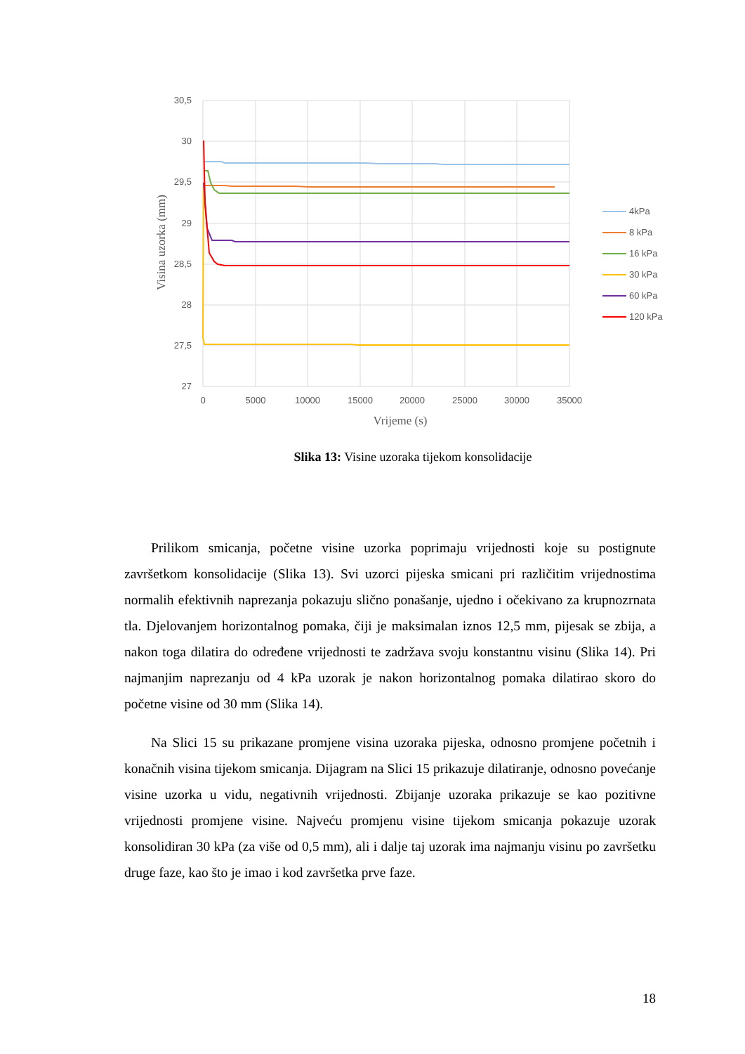30,5
30
29,5
29
28,5
28
27,5
27
0
5000
10000
15000
20000
25000
30000
35000
Vrijeme (s)
Visina uzorka (mm)
4kPa
8 kPa
16 kPa
30 kPa
60 kPa
120 kPa
Slika 13: Visine uzoraka tijekom konsolidacije
Prilikom smicanja, početne visine uzorka poprimaju vrijednosti koje su postignute završetkom konsolidacije (Slika 13). Svi uzorci pijeska smicani pri različitim vrijednostima normalih efektivnih naprezanja pokazuju slično ponašanje, ujedno i očekivano za krupnozrnata tla. Djelovanjem horizontalnog pomaka, čiji je maksimalan iznos 12,5 mm, pijesak se zbija, a nakon toga dilatira do određene vrijednosti te zadržava svoju konstantnu visinu (Slika 14). Pri najmanjim naprezanju od 4 kPa uzorak je nakon horizontalnog pomaka dilatirao skoro do početne visine od 30 mm (Slika 14).
Na Slici 15 su prikazane promjene visina uzoraka pijeska, odnosno promjene početnih i konačnih visina tijekom smicanja. Dijagram na Slici 15 prikazuje dilatiranje, odnosno povećanje visine uzorka u vidu, negativnih vrijednosti. Zbijanje uzoraka prikazuje se kao pozitivne vrijednosti promjene visine. Najveću promjenu visine tijekom smicanja pokazuje uzorak konsolidiran 30 kPa (za više od 0,5 mm), ali i dalje taj uzorak ima najmanju visinu po završetku druge faze, kao što je imao i kod završetka prve faze.
18